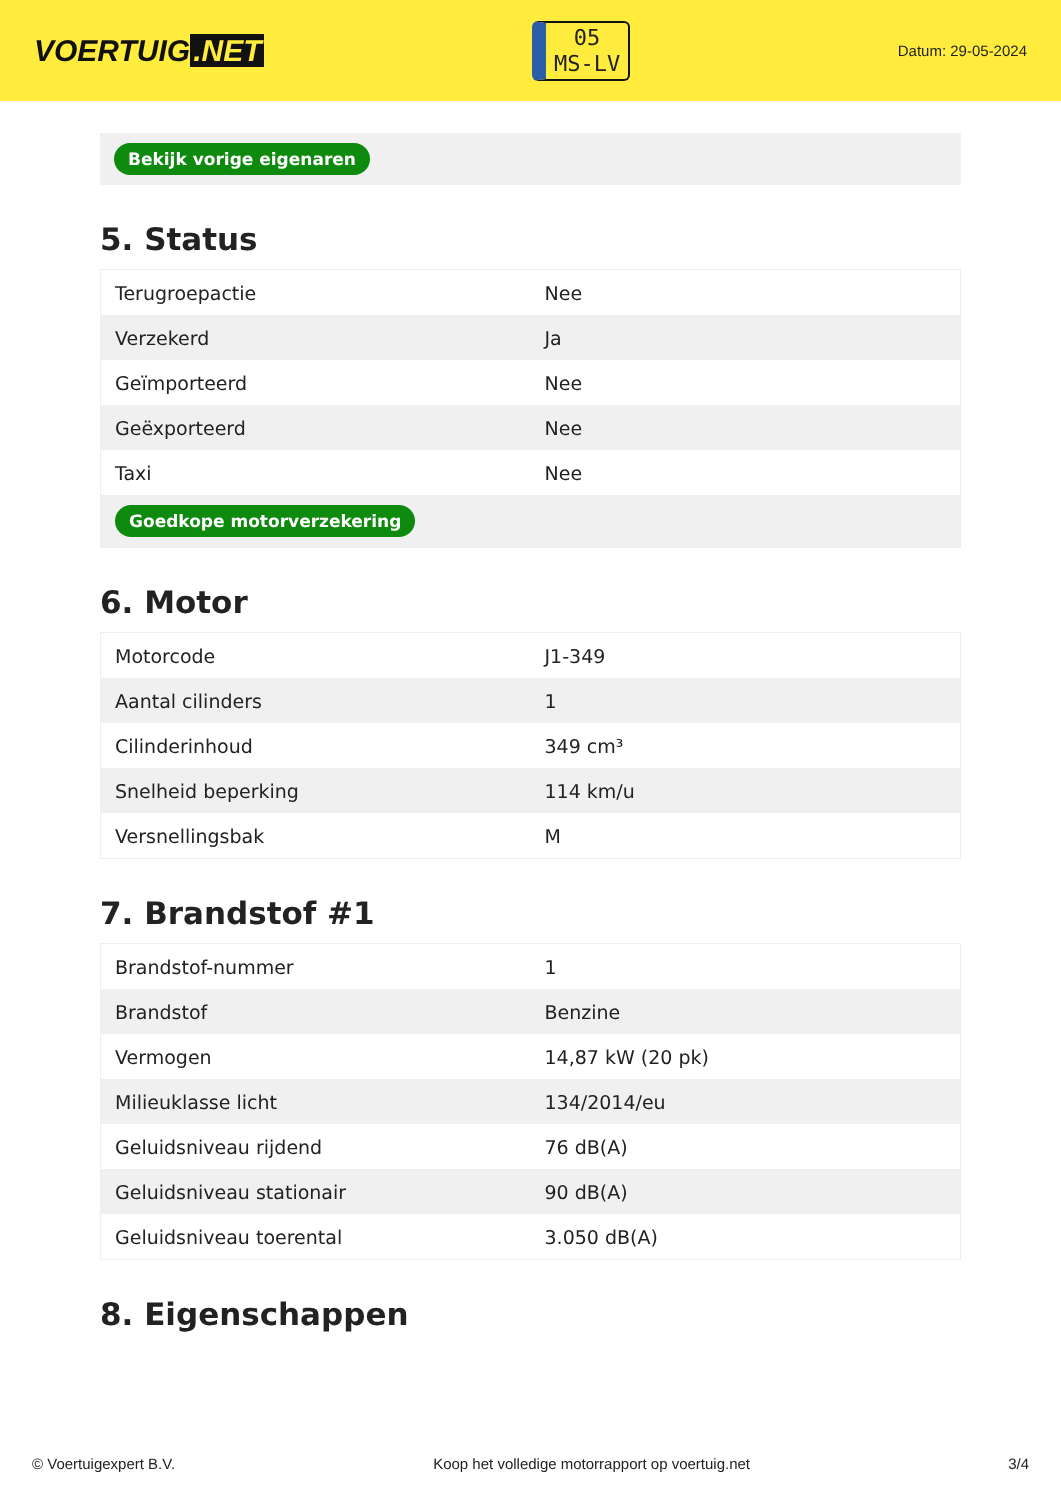VOERTUIG.NET
05
MS-LV
Datum: 29-05-2024
Bekijk vorige eigenaren
5. Status
| Terugroepactie | Nee |
| Verzekerd | Ja |
| Geïmporteerd | Nee |
| Geëxporteerd | Nee |
| Taxi | Nee |
| Goedkope motorverzekering | |
6. Motor
| Motorcode | J1-349 |
| Aantal cilinders | 1 |
| Cilinderinhoud | 349 cm³ |
| Snelheid beperking | 114 km/u |
| Versnellingsbak | M |
7. Brandstof #1
| Brandstof-nummer | 1 |
| Brandstof | Benzine |
| Vermogen | 14,87 kW (20 pk) |
| Milieuklasse licht | 134/2014/eu |
| Geluidsniveau rijdend | 76 dB(A) |
| Geluidsniveau stationair | 90 dB(A) |
| Geluidsniveau toerental | 3.050 dB(A) |
8. Eigenschappen
© Voertuigexpert B.V. Koop het volledige motorrapport op voertuig.net 3/4